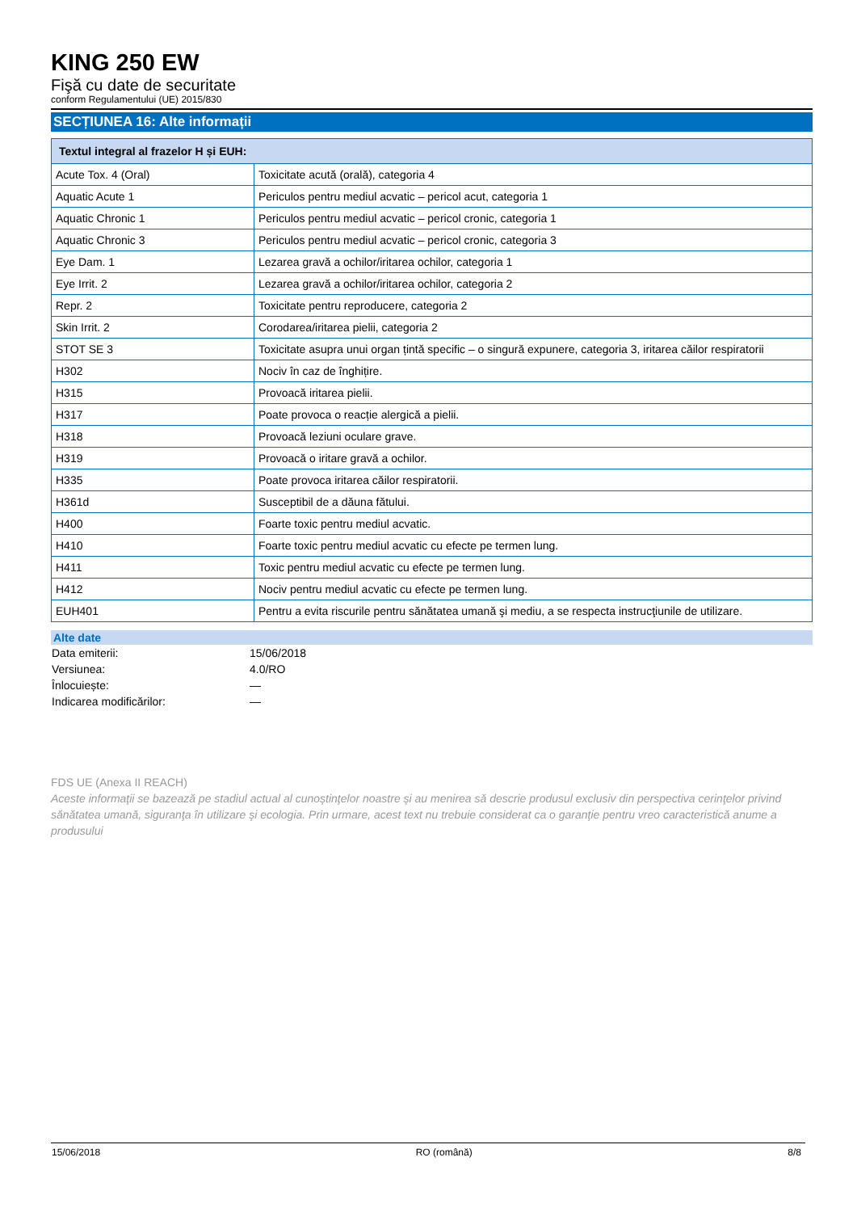KING 250 EW
Fişă cu date de securitate
conform Regulamentului (UE) 2015/830
SECȚIUNEA 16: Alte informații
| Textul integral al frazelor H și EUH: | |
| --- | --- |
| Acute Tox. 4 (Oral) | Toxicitate acută (orală), categoria 4 |
| Aquatic Acute 1 | Periculos pentru mediul acvatic – pericol acut, categoria 1 |
| Aquatic Chronic 1 | Periculos pentru mediul acvatic – pericol cronic, categoria 1 |
| Aquatic Chronic 3 | Periculos pentru mediul acvatic – pericol cronic, categoria 3 |
| Eye Dam. 1 | Lezarea gravă a ochilor/iritarea ochilor, categoria 1 |
| Eye Irrit. 2 | Lezarea gravă a ochilor/iritarea ochilor, categoria 2 |
| Repr. 2 | Toxicitate pentru reproducere, categoria 2 |
| Skin Irrit. 2 | Corodarea/iritarea pielii, categoria 2 |
| STOT SE 3 | Toxicitate asupra unui organ țintă specific – o singură expunere, categoria 3, iritarea căilor respiratorii |
| H302 | Nociv în caz de înghițire. |
| H315 | Provoacă iritarea pielii. |
| H317 | Poate provoca o reacție alergică a pielii. |
| H318 | Provoacă leziuni oculare grave. |
| H319 | Provoacă o iritare gravă a ochilor. |
| H335 | Poate provoca iritarea căilor respiratorii. |
| H361d | Susceptibil de a dăuna fătului. |
| H400 | Foarte toxic pentru mediul acvatic. |
| H410 | Foarte toxic pentru mediul acvatic cu efecte pe termen lung. |
| H411 | Toxic pentru mediul acvatic cu efecte pe termen lung. |
| H412 | Nociv pentru mediul acvatic cu efecte pe termen lung. |
| EUH401 | Pentru a evita riscurile pentru sănătatea umană şi mediu, a se respecta instrucţiunile de utilizare. |
Alte date
Data emiterii: 15/06/2018
Versiunea: 4.0/RO
Înlocuiește: —
Indicarea modificărilor: —
FDS UE (Anexa II REACH)
Aceste informaţii se bazează pe stadiul actual al cunoştinţelor noastre şi au menirea să descrie produsul exclusiv din perspectiva cerinţelor privind sănătatea umană, siguranţa în utilizare şi ecologia. Prin urmare, acest text nu trebuie considerat ca o garanţie pentru vreo caracteristică anume a produsului
15/06/2018 RO (română) 8/8